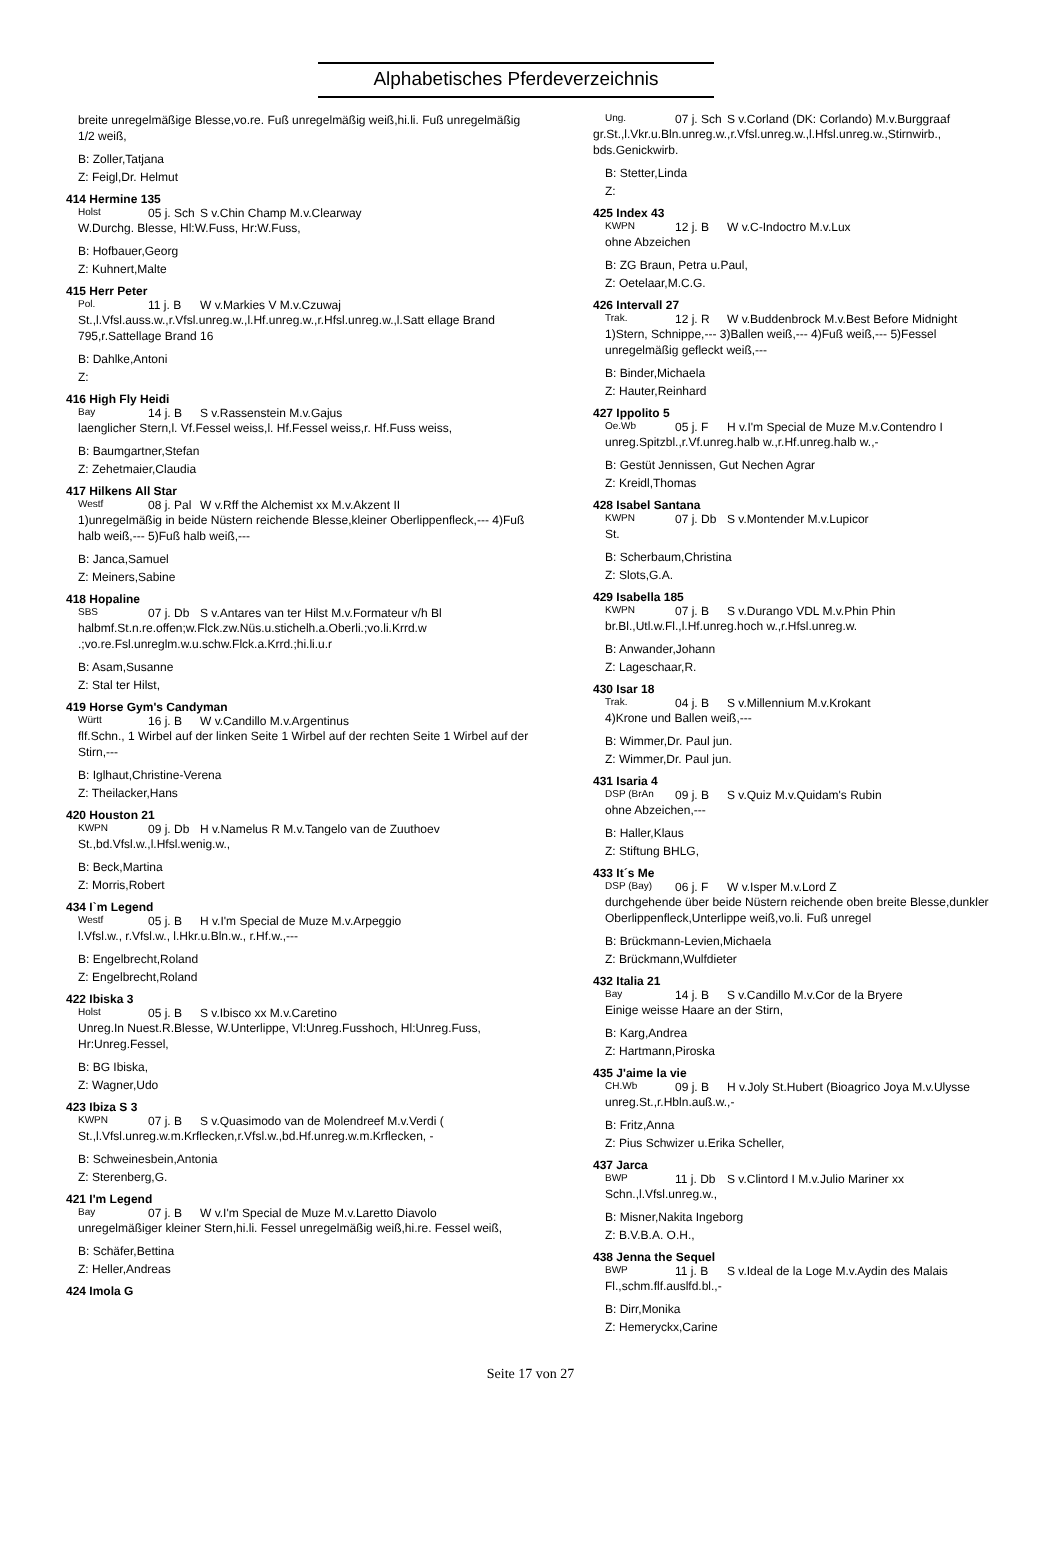Alphabetisches Pferdeverzeichnis
breite unregelmäßige Blesse,vo.re. Fuß unregelmäßig weiß,hi.li. Fuß unregelmäßig 1/2 weiß,
B: Zoller,Tatjana
Z: Feigl,Dr. Helmut
414 Hermine 135
Holst 05 j. Sch S v.Chin Champ M.v.Clearway
W.Durchg. Blesse, Hl:W.Fuss, Hr:W.Fuss,
B: Hofbauer,Georg
Z: Kuhnert,Malte
415 Herr Peter
Pol. 11 j. B W v.Markies V M.v.Czuwaj
St.,l.Vfsl.auss.w.,r.Vfsl.unreg.w.,l.Hf.unreg.w.,r.Hfsl.unreg.w.,l.Satt ellage Brand 795,r.Sattellage Brand 16
B: Dahlke,Antoni
Z:
416 High Fly Heidi
Bay 14 j. B S v.Rassenstein M.v.Gajus
laenglicher Stern,l. Vf.Fessel weiss,l. Hf.Fessel weiss,r. Hf.Fuss weiss,
B: Baumgartner,Stefan
Z: Zehetmaier,Claudia
417 Hilkens All Star
Westf 08 j. Pal W v.Rff the Alchemist xx M.v.Akzent II
1)unregelmäßig in beide Nüstern reichende Blesse,kleiner Oberlippenfleck,--- 4)Fuß halb weiß,--- 5)Fuß halb weiß,---
B: Janca,Samuel
Z: Meiners,Sabine
418 Hopaline
SBS 07 j. Db S v.Antares van ter Hilst M.v.Formateur v/h Bl
halbmf.St.n.re.offen;w.Flck.zw.Nüs.u.stichelh.a.Oberli.;vo.li.Krrd.w .;vo.re.Fsl.unreglm.w.u.schw.Flck.a.Krrd.;hi.li.u.r
B: Asam,Susanne
Z: Stal ter Hilst,
419 Horse Gym's Candyman
Württ 16 j. B W v.Candillo M.v.Argentinus
flf.Schn., 1 Wirbel auf der linken Seite 1 Wirbel auf der rechten Seite 1 Wirbel auf der Stirn,---
B: Iglhaut,Christine-Verena
Z: Theilacker,Hans
420 Houston 21
KWPN 09 j. Db H v.Namelus R M.v.Tangelo van de Zuuthoev
St.,bd.Vfsl.w.,l.Hfsl.wenig.w.,
B: Beck,Martina
Z: Morris,Robert
434 I`m Legend
Westf 05 j. B H v.I'm Special de Muze M.v.Arpeggio
l.Vfsl.w., r.Vfsl.w., l.Hkr.u.Bln.w., r.Hf.w.,---
B: Engelbrecht,Roland
Z: Engelbrecht,Roland
422 Ibiska 3
Holst 05 j. B S v.Ibisco xx M.v.Caretino
Unreg.In Nuest.R.Blesse, W.Unterlippe, Vl:Unreg.Fusshoch, Hl:Unreg.Fuss, Hr:Unreg.Fessel,
B: BG Ibiska,
Z: Wagner,Udo
423 Ibiza S 3
KWPN 07 j. B S v.Quasimodo van de Molendreef M.v.Verdi (
St.,l.Vfsl.unreg.w.m.Krflecken,r.Vfsl.w.,bd.Hf.unreg.w.m.Krflecken, -
B: Schweinesbein,Antonia
Z: Sterenberg,G.
421 I'm Legend
Bay 07 j. B W v.I'm Special de Muze M.v.Laretto Diavolo
unregelmäßiger kleiner Stern,hi.li. Fessel unregelmäßig weiß,hi.re. Fessel weiß,
B: Schäfer,Bettina
Z: Heller,Andreas
424 Imola G
Ung. 07 j. Sch S v.Corland (DK: Corlando) M.v.Burggraaf
gr.St.,l.Vkr.u.Bln.unreg.w.,r.Vfsl.unreg.w.,l.Hfsl.unreg.w.,Stirnwirb., bds.Genickwirb.
B: Stetter,Linda
Z:
425 Index 43
KWPN 12 j. B W v.C-Indoctro M.v.Lux
ohne Abzeichen
B: ZG Braun, Petra u.Paul,
Z: Oetelaar,M.C.G.
426 Intervall 27
Trak. 12 j. R W v.Buddenbrock M.v.Best Before Midnight
1)Stern, Schnippe,--- 3)Ballen weiß,--- 4)Fuß weiß,--- 5)Fessel unregelmäßig gefleckt weiß,---
B: Binder,Michaela
Z: Hauter,Reinhard
427 Ippolito 5
Oe.Wb 05 j. F H v.I'm Special de Muze M.v.Contendro I
unreg.Spitzbl.,r.Vf.unreg.halb w.,r.Hf.unreg.halb w.,-
B: Gestüt Jennissen, Gut Nechen Agrar
Z: Kreidl,Thomas
428 Isabel Santana
KWPN 07 j. Db S v.Montender M.v.Lupicor
St.
B: Scherbaum,Christina
Z: Slots,G.A.
429 Isabella 185
KWPN 07 j. B S v.Durango VDL M.v.Phin Phin
br.Bl.,Utl.w.Fl.,l.Hf.unreg.hoch w.,r.Hfsl.unreg.w.
B: Anwander,Johann
Z: Lageschaar,R.
430 Isar 18
Trak. 04 j. B S v.Millennium M.v.Krokant
4)Krone und Ballen weiß,---
B: Wimmer,Dr. Paul jun.
Z: Wimmer,Dr. Paul jun.
431 Isaria 4
DSP (BrAn 09 j. B S v.Quiz M.v.Quidam's Rubin
ohne Abzeichen,---
B: Haller,Klaus
Z: Stiftung BHLG,
433 It´s Me
DSP (Bay) 06 j. F W v.Isper M.v.Lord Z
durchgehende über beide Nüstern reichende oben breite Blesse,dunkler Oberlippenfleck,Unterlippe weiß,vo.li. Fuß unregel
B: Brückmann-Levien,Michaela
Z: Brückmann,Wulfdieter
432 Italia 21
Bay 14 j. B S v.Candillo M.v.Cor de la Bryere
Einige weisse Haare an der Stirn,
B: Karg,Andrea
Z: Hartmann,Piroska
435 J'aime la vie
CH.Wb 09 j. B H v.Joly St.Hubert (Bioagrico Joya M.v.Ulysse
unreg.St.,r.Hbln.auß.w.,-
B: Fritz,Anna
Z: Pius Schwizer u.Erika Scheller,
437 Jarca
BWP 11 j. Db S v.Clintord I M.v.Julio Mariner xx
Schn.,l.Vfsl.unreg.w.,
B: Misner,Nakita Ingeborg
Z: B.V.B.A. O.H.,
438 Jenna the Sequel
BWP 11 j. B S v.Ideal de la Loge M.v.Aydin des Malais
Fl.,schm.flf.auslfd.bl.,-
B: Dirr,Monika
Z: Hemeryckx,Carine
Seite 17 von 27